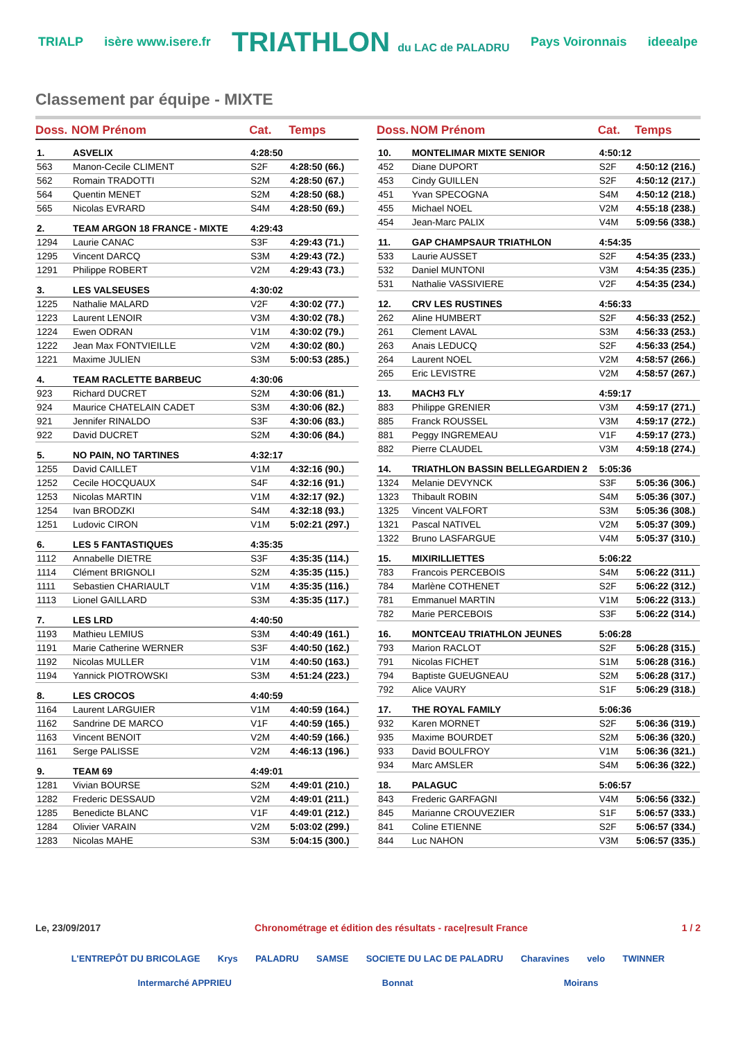TRIALP isère www.isere.fr TRIATHLON du LAC de PALADRU Pays Voironnais ideealpe
Classement par équipe - MIXTE
| Doss. | NOM Prénom | Cat. | Temps |
| --- | --- | --- | --- |
| 1. | ASVELIX | 4:28:50 | |
| 563 | Manon-Cecile CLIMENT | S2F | 4:28:50 (66.) |
| 562 | Romain TRADOTTI | S2M | 4:28:50 (67.) |
| 564 | Quentin MENET | S2M | 4:28:50 (68.) |
| 565 | Nicolas EVRARD | S4M | 4:28:50 (69.) |
| 2. | TEAM ARGON 18 FRANCE - MIXTE | 4:29:43 | |
| 1294 | Laurie CANAC | S3F | 4:29:43 (71.) |
| 1295 | Vincent DARCQ | S3M | 4:29:43 (72.) |
| 1291 | Philippe ROBERT | V2M | 4:29:43 (73.) |
| 3. | LES VALSEUSES | 4:30:02 | |
| 1225 | Nathalie MALARD | V2F | 4:30:02 (77.) |
| 1223 | Laurent LENOIR | V3M | 4:30:02 (78.) |
| 1224 | Ewen ODRAN | V1M | 4:30:02 (79.) |
| 1222 | Jean Max FONTVIEILLE | V2M | 4:30:02 (80.) |
| 1221 | Maxime JULIEN | S3M | 5:00:53 (285.) |
| 4. | TEAM RACLETTE BARBEUC | 4:30:06 | |
| 923 | Richard DUCRET | S2M | 4:30:06 (81.) |
| 924 | Maurice CHATELAIN CADET | S3M | 4:30:06 (82.) |
| 921 | Jennifer RINALDO | S3F | 4:30:06 (83.) |
| 922 | David DUCRET | S2M | 4:30:06 (84.) |
| 5. | NO PAIN, NO TARTINES | 4:32:17 | |
| 1255 | David CAILLET | V1M | 4:32:16 (90.) |
| 1252 | Cecile HOCQUAUX | S4F | 4:32:16 (91.) |
| 1253 | Nicolas MARTIN | V1M | 4:32:17 (92.) |
| 1254 | Ivan BRODZKI | S4M | 4:32:18 (93.) |
| 1251 | Ludovic CIRON | V1M | 5:02:21 (297.) |
| 6. | LES 5 FANTASTIQUES | 4:35:35 | |
| 1112 | Annabelle DIETRE | S3F | 4:35:35 (114.) |
| 1114 | Clément BRIGNOLI | S2M | 4:35:35 (115.) |
| 1111 | Sebastien CHARIAULT | V1M | 4:35:35 (116.) |
| 1113 | Lionel GAILLARD | S3M | 4:35:35 (117.) |
| 7. | LES LRD | 4:40:50 | |
| 1193 | Mathieu LEMIUS | S3M | 4:40:49 (161.) |
| 1191 | Marie Catherine WERNER | S3F | 4:40:50 (162.) |
| 1192 | Nicolas MULLER | V1M | 4:40:50 (163.) |
| 1194 | Yannick PIOTROWSKI | S3M | 4:51:24 (223.) |
| 8. | LES CROCOS | 4:40:59 | |
| 1164 | Laurent LARGUIER | V1M | 4:40:59 (164.) |
| 1162 | Sandrine DE MARCO | V1F | 4:40:59 (165.) |
| 1163 | Vincent BENOIT | V2M | 4:40:59 (166.) |
| 1161 | Serge PALISSE | V2M | 4:46:13 (196.) |
| 9. | TEAM 69 | 4:49:01 | |
| 1281 | Vivian BOURSE | S2M | 4:49:01 (210.) |
| 1282 | Frederic DESSAUD | V2M | 4:49:01 (211.) |
| 1285 | Benedicte BLANC | V1F | 4:49:01 (212.) |
| 1284 | Olivier VARAIN | V2M | 5:03:02 (299.) |
| 1283 | Nicolas MAHE | S3M | 5:04:15 (300.) |
| Doss. | NOM Prénom | Cat. | Temps |
| --- | --- | --- | --- |
| 10. | MONTELIMAR MIXTE SENIOR | 4:50:12 | |
| 452 | Diane DUPORT | S2F | 4:50:12 (216.) |
| 453 | Cindy GUILLEN | S2F | 4:50:12 (217.) |
| 451 | Yvan SPECOGNA | S4M | 4:50:12 (218.) |
| 455 | Michael NOEL | V2M | 4:55:18 (238.) |
| 454 | Jean-Marc PALIX | V4M | 5:09:56 (338.) |
| 11. | GAP CHAMPSAUR TRIATHLON | 4:54:35 | |
| 533 | Laurie AUSSET | S2F | 4:54:35 (233.) |
| 532 | Daniel MUNTONI | V3M | 4:54:35 (235.) |
| 531 | Nathalie VASSIVIERE | V2F | 4:54:35 (234.) |
| 12. | CRV LES RUSTINES | 4:56:33 | |
| 262 | Aline HUMBERT | S2F | 4:56:33 (252.) |
| 261 | Clement LAVAL | S3M | 4:56:33 (253.) |
| 263 | Anais LEDUCQ | S2F | 4:56:33 (254.) |
| 264 | Laurent NOEL | V2M | 4:58:57 (266.) |
| 265 | Eric LEVISTRE | V2M | 4:58:57 (267.) |
| 13. | MACH3 FLY | 4:59:17 | |
| 883 | Philippe GRENIER | V3M | 4:59:17 (271.) |
| 885 | Franck ROUSSEL | V3M | 4:59:17 (272.) |
| 881 | Peggy INGREMEAU | V1F | 4:59:17 (273.) |
| 882 | Pierre CLAUDEL | V3M | 4:59:18 (274.) |
| 14. | TRIATHLON BASSIN BELLEGARDIEN 2 | 5:05:36 | |
| 1324 | Melanie DEVYNCK | S3F | 5:05:36 (306.) |
| 1323 | Thibault ROBIN | S4M | 5:05:36 (307.) |
| 1325 | Vincent VALFORT | S3M | 5:05:36 (308.) |
| 1321 | Pascal NATIVEL | V2M | 5:05:37 (309.) |
| 1322 | Bruno LASFARGUE | V4M | 5:05:37 (310.) |
| 15. | MIXIRILLIETTES | 5:06:22 | |
| 783 | Francois PERCEBOIS | S4M | 5:06:22 (311.) |
| 784 | Marlène COTHENET | S2F | 5:06:22 (312.) |
| 781 | Emmanuel MARTIN | V1M | 5:06:22 (313.) |
| 782 | Marie PERCEBOIS | S3F | 5:06:22 (314.) |
| 16. | MONTCEAU TRIATHLON JEUNES | 5:06:28 | |
| 793 | Marion RACLOT | S2F | 5:06:28 (315.) |
| 791 | Nicolas FICHET | S1M | 5:06:28 (316.) |
| 794 | Baptiste GUEUGNEAU | S2M | 5:06:28 (317.) |
| 792 | Alice VAURY | S1F | 5:06:29 (318.) |
| 17. | THE ROYAL FAMILY | 5:06:36 | |
| 932 | Karen MORNET | S2F | 5:06:36 (319.) |
| 935 | Maxime BOURDET | S2M | 5:06:36 (320.) |
| 933 | David BOULFROY | V1M | 5:06:36 (321.) |
| 934 | Marc AMSLER | S4M | 5:06:36 (322.) |
| 18. | PALAGUC | 5:06:57 | |
| 843 | Frederic GARFAGNI | V4M | 5:06:56 (332.) |
| 845 | Marianne CROUVEZIER | S1F | 5:06:57 (333.) |
| 841 | Coline ETIENNE | S2F | 5:06:57 (334.) |
| 844 | Luc NAHON | V3M | 5:06:57 (335.) |
Le, 23/09/2017 Chronométrage et édition des résultats - race|result France 1 / 2
L'ENTREPÔT DU BRICOLAGE Krys PALADRU SAMSE SOCIETE DU LAC DE PALADRU Charavines velo TWINNER Intermarché APPRIEU Bonnat Moirans